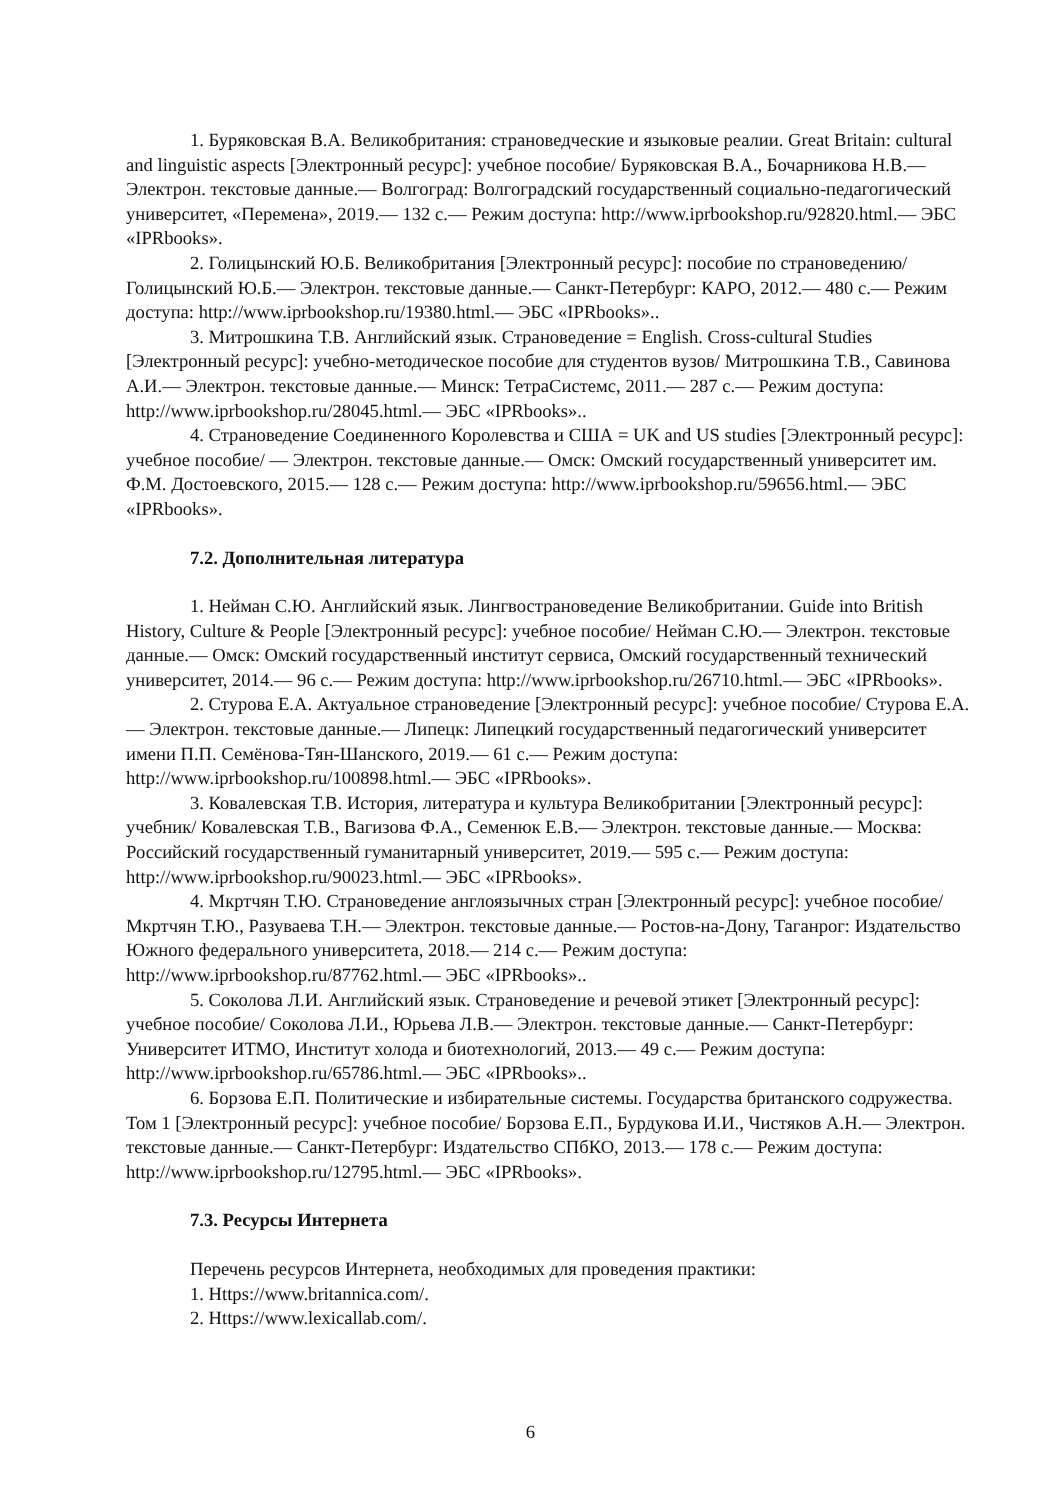1. Буряковская В.А. Великобритания: страноведческие и языковые реалии. Great Britain: cultural and linguistic aspects [Электронный ресурс]: учебное пособие/ Буряковская В.А., Бочарникова Н.В.— Электрон. текстовые данные.— Волгоград: Волгоградский государственный социально-педагогический университет, «Перемена», 2019.— 132 c.— Режим доступа: http://www.iprbookshop.ru/92820.html.— ЭБС «IPRbooks».
2. Голицынский Ю.Б. Великобритания [Электронный ресурс]: пособие по страноведению/ Голицынский Ю.Б.— Электрон. текстовые данные.— Санкт-Петербург: КАРО, 2012.— 480 c.— Режим доступа: http://www.iprbookshop.ru/19380.html.— ЭБС «IPRbooks»..
3. Митрошкина Т.В. Английский язык. Страноведение = English. Cross-cultural Studies [Электронный ресурс]: учебно-методическое пособие для студентов вузов/ Митрошкина Т.В., Савинова А.И.— Электрон. текстовые данные.— Минск: ТетраСистемс, 2011.— 287 c.— Режим доступа: http://www.iprbookshop.ru/28045.html.— ЭБС «IPRbooks»..
4. Страноведение Соединенного Королевства и США = UK and US studies [Электронный ресурс]: учебное пособие/ — Электрон. текстовые данные.— Омск: Омский государственный университет им. Ф.М. Достоевского, 2015.— 128 c.— Режим доступа: http://www.iprbookshop.ru/59656.html.— ЭБС «IPRbooks».
7.2. Дополнительная литература
1. Нейман С.Ю. Английский язык. Лингвострановедение Великобритании. Guide into British History, Culture & People [Электронный ресурс]: учебное пособие/ Нейман С.Ю.— Электрон. текстовые данные.— Омск: Омский государственный институт сервиса, Омский государственный технический университет, 2014.— 96 c.— Режим доступа: http://www.iprbookshop.ru/26710.html.— ЭБС «IPRbooks».
2. Стурова Е.А. Актуальное страноведение [Электронный ресурс]: учебное пособие/ Стурова Е.А.— Электрон. текстовые данные.— Липецк: Липецкий государственный педагогический университет имени П.П. Семёнова-Тян-Шанского, 2019.— 61 c.— Режим доступа: http://www.iprbookshop.ru/100898.html.— ЭБС «IPRbooks».
3. Ковалевская Т.В. История, литература и культура Великобритании [Электронный ресурс]: учебник/ Ковалевская Т.В., Вагизова Ф.А., Семенюк Е.В.— Электрон. текстовые данные.— Москва: Российский государственный гуманитарный университет, 2019.— 595 c.— Режим доступа: http://www.iprbookshop.ru/90023.html.— ЭБС «IPRbooks».
4. Мкртчян Т.Ю. Страноведение англоязычных стран [Электронный ресурс]: учебное пособие/ Мкртчян Т.Ю., Разуваева Т.Н.— Электрон. текстовые данные.— Ростов-на-Дону, Таганрог: Издательство Южного федерального университета, 2018.— 214 c.— Режим доступа: http://www.iprbookshop.ru/87762.html.— ЭБС «IPRbooks»..
5. Соколова Л.И. Английский язык. Страноведение и речевой этикет [Электронный ресурс]: учебное пособие/ Соколова Л.И., Юрьева Л.В.— Электрон. текстовые данные.— Санкт-Петербург: Университет ИТМО, Институт холода и биотехнологий, 2013.— 49 c.— Режим доступа: http://www.iprbookshop.ru/65786.html.— ЭБС «IPRbooks»..
6. Борзова Е.П. Политические и избирательные системы. Государства британского содружества. Том 1 [Электронный ресурс]: учебное пособие/ Борзова Е.П., Бурдукова И.И., Чистяков А.Н.— Электрон. текстовые данные.— Санкт-Петербург: Издательство СПбКО, 2013.— 178 c.— Режим доступа: http://www.iprbookshop.ru/12795.html.— ЭБС «IPRbooks».
7.3. Ресурсы Интернета
Перечень ресурсов Интернета, необходимых для проведения практики:
1. Https://www.britannica.com/.
2. Https://www.lexicallab.com/.
6